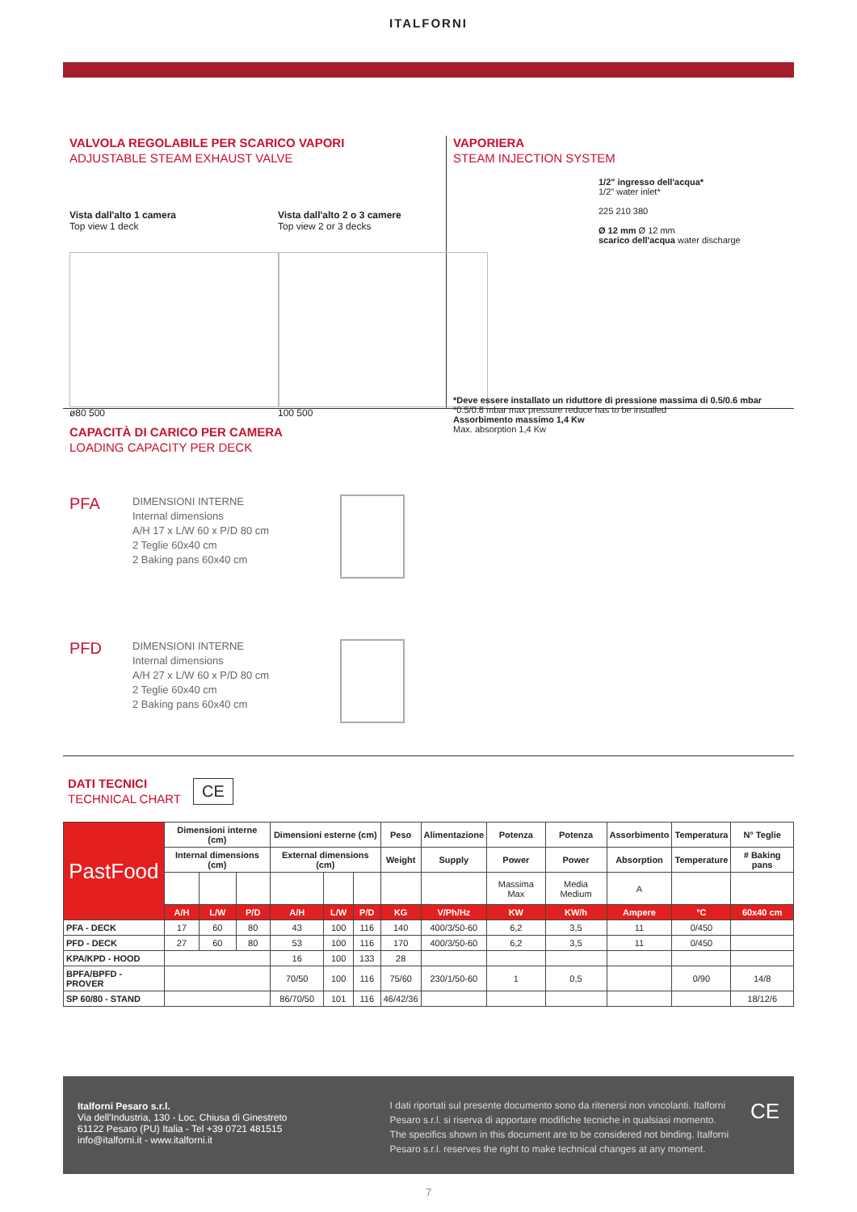ITALFORNI
VALVOLA REGOLABILE PER SCARICO VAPORI
ADJUSTABLE STEAM EXHAUST VALVE
Vista dall'alto 1 camera
Top view 1 deck
ø80 500
Vista dall'alto 2 o 3 camere
Top view 2 or 3 decks
100 500
VAPORIERA
STEAM INJECTION SYSTEM
1/2" ingresso dell'acqua*
1/2" water inlet*
225 210 380
Ø 12 mm Ø 12 mm
scarico dell'acqua water discharge
*Deve essere installato un riduttore di pressione massima di 0.5/0.6 mbar
*0.5/0.6 mbar max pressure reduce has to be installed
Assorbimento massimo 1,4 Kw
Max. absorption 1,4 Kw
CAPACITÀ DI CARICO PER CAMERA
LOADING CAPACITY PER DECK
PFA
DIMENSIONI INTERNE
Internal dimensions
A/H 17 x L/W 60 x P/D 80 cm
2 Teglie 60x40 cm
2 Baking pans 60x40 cm
PFD
DIMENSIONI INTERNE
Internal dimensions
A/H 27 x L/W 60 x P/D 80 cm
2 Teglie 60x40 cm
2 Baking pans 60x40 cm
DATI TECNICI
TECHNICAL CHART
CE
| PastFood | Dimensioni interne (cm) | | | Dimensioni esterne (cm) | | | Peso | Alimentazione | Potenza | Potenza | Assorbimento | Temperatura | N° Teglie |
| | Internal dimensions (cm) | | | External dimensions (cm) | | | Weight | Supply | Power | Power | Absorption | Temperature | # Baking pans |
| | | | | | | | | | Massima Max | Media Medium | A | | |
| | A/H | L/W | P/D | A/H | L/W | P/D | KG | V/Ph/Hz | KW | KW/h | Ampere | °C | 60x40 cm |
| PFA - DECK | 17 | 60 | 80 | 43 | 100 | 116 | 140 | 400/3/50-60 | 6,2 | 3,5 | 11 | 0/450 | |
| PFD - DECK | 27 | 60 | 80 | 53 | 100 | 116 | 170 | 400/3/50-60 | 6,2 | 3,5 | 11 | 0/450 | |
| KPA/KPD - HOOD | | | | 16 | 100 | 133 | 28 | | | | | | |
| BPFA/BPFD - PROVER | | | | 70/50 | 100 | 116 | 75/60 | 230/1/50-60 | 1 | 0,5 | | 0/90 | 14/8 |
| SP 60/80 - STAND | | | | 86/70/50 | 101 | 116 | 46/42/36 | | | | | | 18/12/6 |
Italforni Pesaro s.r.l.
Via dell'Industria, 130 - Loc. Chiusa di Ginestreto
61122 Pesaro (PU) Italia - Tel +39 0721 481515
info@italforni.it - www.italforni.it
I dati riportati sul presente documento sono da ritenersi non vincolanti. Italforni Pesaro s.r.l. si riserva di apportare modifiche tecniche in qualsiasi momento. The specifics shown in this document are to be considered not binding. Italforni Pesaro s.r.l. reserves the right to make technical changes at any moment.
CE
7